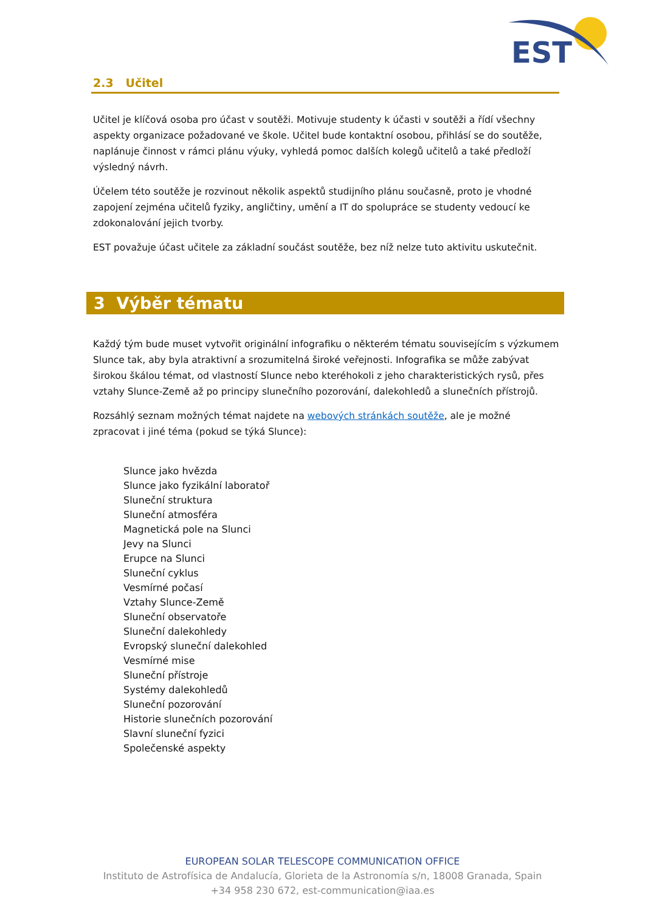EST
2.3 Učitel
Učitel je klíčová osoba pro účast v soutěži. Motivuje studenty k účasti v soutěži a řídí všechny aspekty organizace požadované ve škole. Učitel bude kontaktní osobou, přihlásí se do soutěže, naplánuje činnost v rámci plánu výuky, vyhledá pomoc dalších kolegů učitelů a také předloží výsledný návrh.
Účelem této soutěže je rozvinout několik aspektů studijního plánu současně, proto je vhodné zapojení zejména učitelů fyziky, angličtiny, umění a IT do spolupráce se studenty vedoucí ke zdokonalování jejich tvorby.
EST považuje účast učitele za základní součást soutěže, bez níž nelze tuto aktivitu uskutečnit.
3 Výběr tématu
Každý tým bude muset vytvořit originální infografiku o některém tématu souvisejícím s výzkumem Slunce tak, aby byla atraktivní a srozumitelná široké veřejnosti. Infografika se může zabývat širokou škálou témat, od vlastností Slunce nebo kteréhokoli z jeho charakteristických rysů, přes vztahy Slunce-Země až po principy slunečního pozorování, dalekohledů a slunečních přístrojů.
Rozsáhlý seznam možných témat najdete na webových stránkách soutěže, ale je možné zpracovat i jiné téma (pokud se týká Slunce):
Slunce jako hvězda
Slunce jako fyzikální laboratoř
Sluneční struktura
Sluneční atmosféra
Magnetická pole na Slunci
Jevy na Slunci
Erupce na Slunci
Sluneční cyklus
Vesmírné počasí
Vztahy Slunce-Země
Sluneční observatoře
Sluneční dalekohledy
Evropský sluneční dalekohled
Vesmírné mise
Sluneční přístroje
Systémy dalekohledů
Sluneční pozorování
Historie slunečních pozorování
Slavní sluneční fyzici
Společenské aspekty
EUROPEAN SOLAR TELESCOPE COMMUNICATION OFFICE
Instituto de Astrofísica de Andalucía, Glorieta de la Astronomía s/n, 18008 Granada, Spain
+34 958 230 672, est-communication@iaa.es